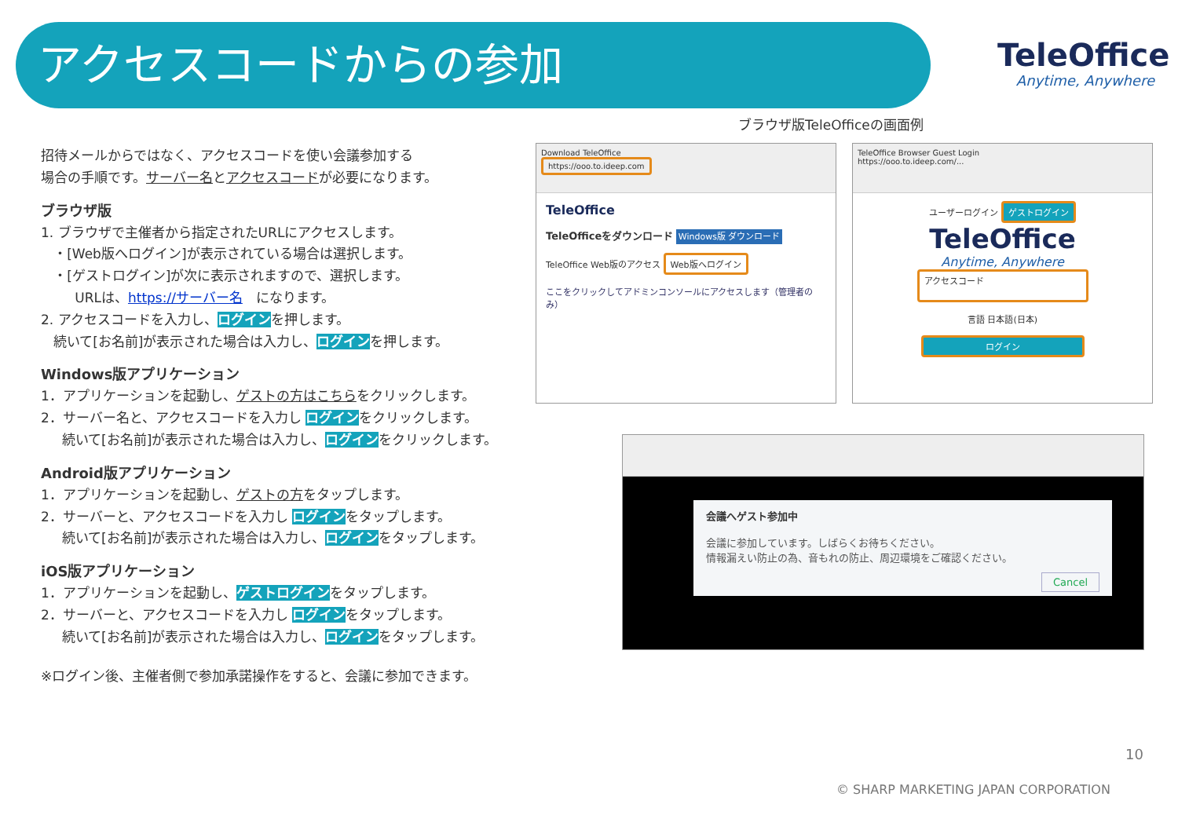アクセスコードからの参加
TeleOffice
Anytime, Anywhere
招待メールからではなく、アクセスコードを使い会議参加する
場合の手順です。サーバー名とアクセスコードが必要になります。
ブラウザ版
1. ブラウザで主催者から指定されたURLにアクセスします。
・[Web版へログイン]が表示されている場合は選択します。
・[ゲストログイン]が次に表示されますので、選択します。
URLは、https://サーバー名　になります。
2. アクセスコードを入力し、ログインを押します。
続いて[お名前]が表示された場合は入力し、ログインを押します。
Windows版アプリケーション
1．アプリケーションを起動し、ゲストの方はこちらをクリックします。
2．サーバー名と、アクセスコードを入力し ログインをクリックします。
続いて[お名前]が表示された場合は入力し、ログインをクリックします。
Android版アプリケーション
1．アプリケーションを起動し、ゲストの方をタップします。
2．サーバーと、アクセスコードを入力し ログインをタップします。
続いて[お名前]が表示された場合は入力し、ログインをタップします。
iOS版アプリケーション
1．アプリケーションを起動し、ゲストログインをタップします。
2．サーバーと、アクセスコードを入力し ログインをタップします。
続いて[お名前]が表示された場合は入力し、ログインをタップします。
※ログイン後、主催者側で参加承諾操作をすると、会議に参加できます。
ブラウザ版TeleOfficeの画面例
Download TeleOffice
https://ooo.to.ideep.com
TeleOffice
TeleOfficeをダウンロード Windows版 ダウンロード
TeleOffice Web版のアクセス Web版へログイン
ここをクリックしてアドミンコンソールにアクセスします（管理者のみ）
TeleOffice Browser Guest Login
https://ooo.to.ideep.com/...
ユーザーログイン ゲストログイン
TeleOffice
Anytime, Anywhere
アクセスコード
言語 日本語(日本)
ログイン
会議へゲスト参加中
会議に参加しています。しばらくお待ちください。
情報漏えい防止の為、音もれの防止、周辺環境をご確認ください。
Cancel
10
© SHARP MARKETING JAPAN CORPORATION